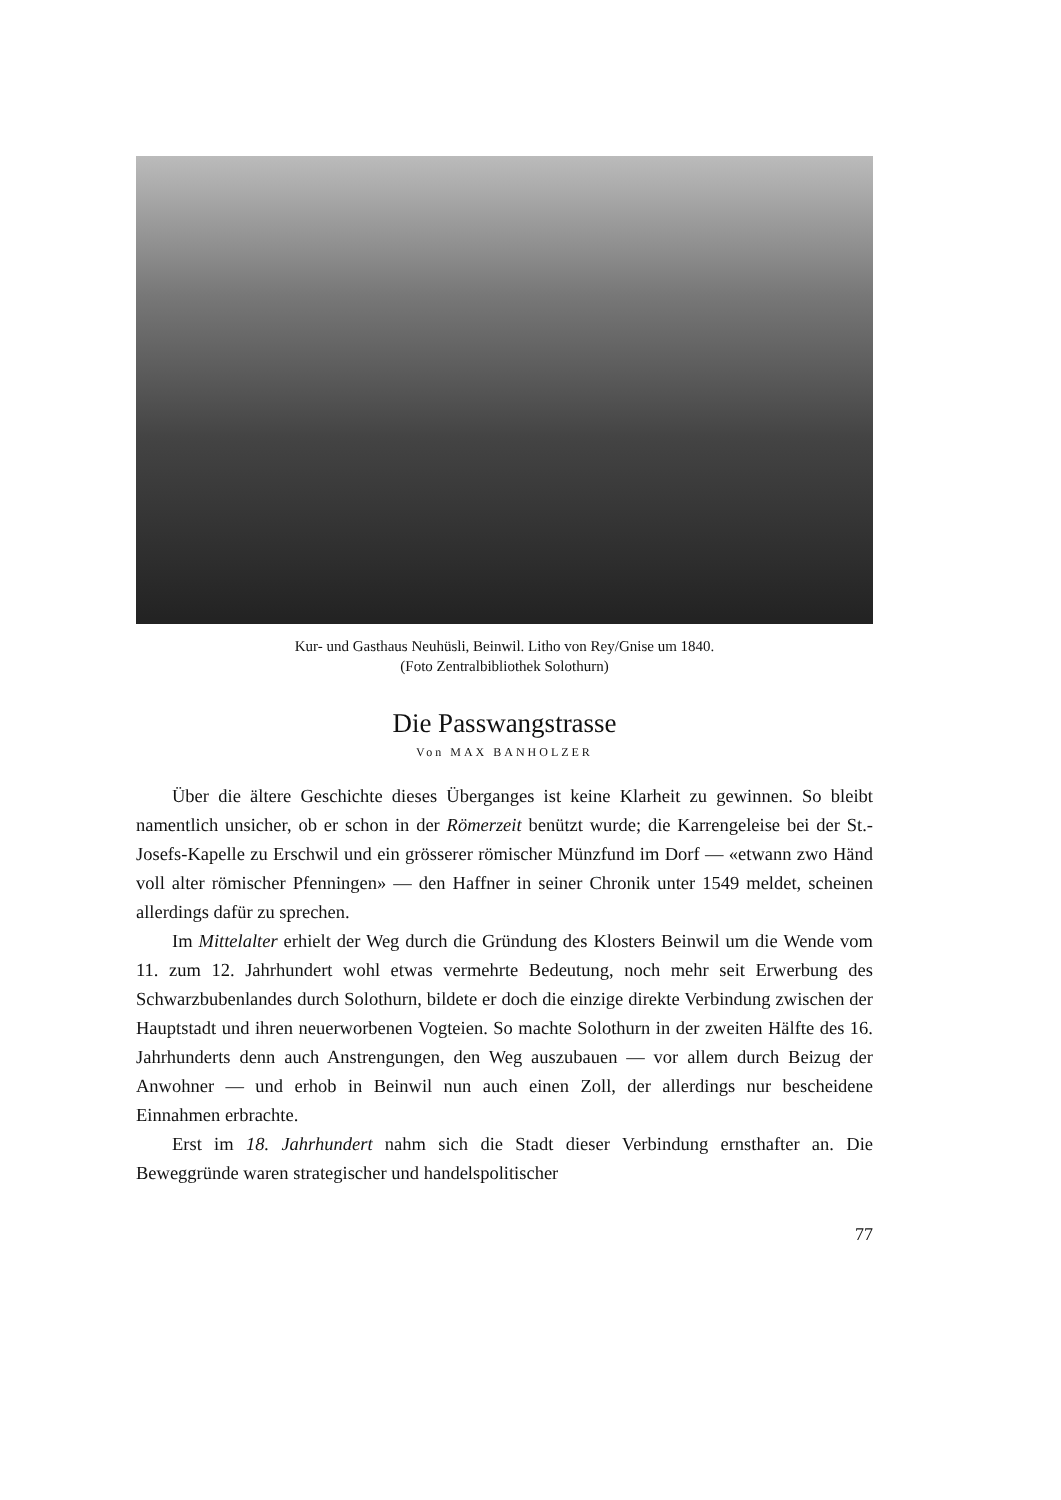Kur- und Gasthaus Neuhüsli, Beinwil. Litho von Rey/Gnise um 1840.
(Foto Zentralbibliothek Solothurn)
Die Passwangstrasse
Von MAX BANHOLZER
Über die ältere Geschichte dieses Überganges ist keine Klarheit zu gewinnen. So bleibt namentlich unsicher, ob er schon in der Römerzeit benützt wurde; die Karrengeleise bei der St.-Josefs-Kapelle zu Erschwil und ein grösserer römischer Münzfund im Dorf — «etwann zwo Händ voll alter römischer Pfenningen» — den Haffner in seiner Chronik unter 1549 meldet, scheinen allerdings dafür zu sprechen.
Im Mittelalter erhielt der Weg durch die Gründung des Klosters Beinwil um die Wende vom 11. zum 12. Jahrhundert wohl etwas vermehrte Bedeutung, noch mehr seit Erwerbung des Schwarzbubenlandes durch Solothurn, bildete er doch die einzige direkte Verbindung zwischen der Hauptstadt und ihren neuerworbenen Vogteien. So machte Solothurn in der zweiten Hälfte des 16. Jahrhunderts denn auch Anstrengungen, den Weg auszubauen — vor allem durch Beizug der Anwohner — und erhob in Beinwil nun auch einen Zoll, der allerdings nur bescheidene Einnahmen erbrachte.
Erst im 18. Jahrhundert nahm sich die Stadt dieser Verbindung ernsthafter an. Die Beweggründe waren strategischer und handelspolitischer
77